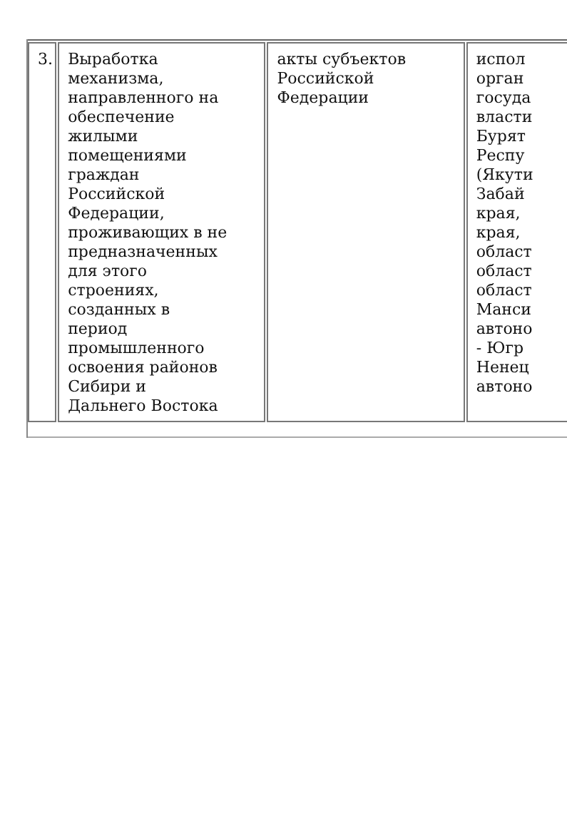| 3. | Выработка механизма, направленного на обеспечение жилыми помещениями граждан Российской Федерации, проживающих в не предназначенных для этого строениях, созданных в период промышленного освоения районов Сибири и Дальнего Востока | акты субъектов Российской Федерации | испол орган госуда власти Бурят Респу (Якути Забай края, края, област област област Манси автоно - Югр Ненец автоно |